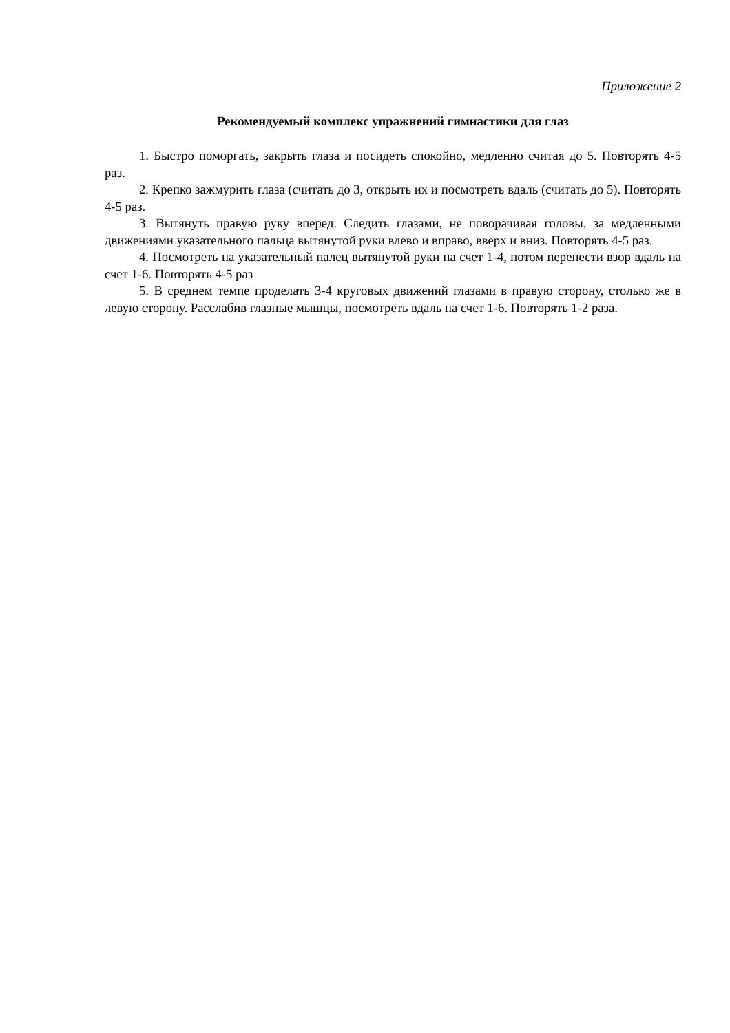Приложение 2
Рекомендуемый комплекс упражнений гимнастики для глаз
1. Быстро поморгать, закрыть глаза и посидеть спокойно, медленно считая до 5. Повторять 4-5 раз.
2. Крепко зажмурить глаза (считать до 3, открыть их и посмотреть вдаль (считать до 5). Повторять 4-5 раз.
3. Вытянуть правую руку вперед. Следить глазами, не поворачивая головы, за медленными движениями указательного пальца вытянутой руки влево и вправо, вверх и вниз. Повторять 4-5 раз.
4. Посмотреть на указательный палец вытянутой руки на счет 1-4, потом перенести взор вдаль на счет 1-6. Повторять 4-5 раз
5. В среднем темпе проделать 3-4 круговых движений глазами в правую сторону, столько же в левую сторону. Расслабив глазные мышцы, посмотреть вдаль на счет 1-6. Повторять 1-2 раза.